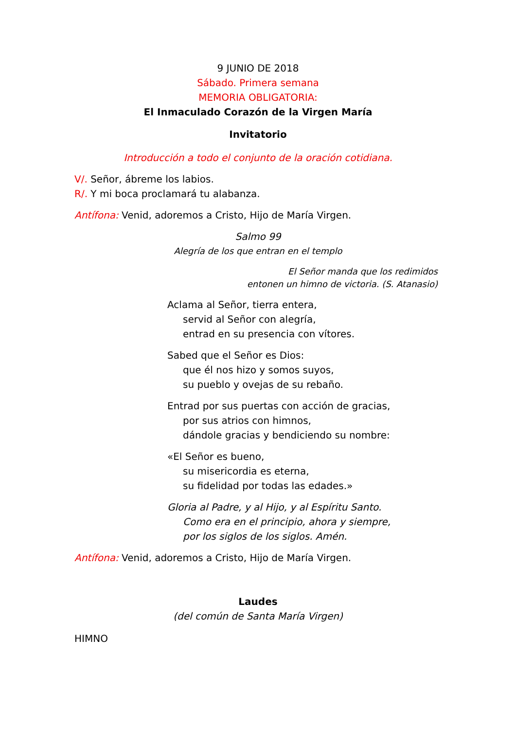9 JUNIO DE 2018
Sábado. Primera semana
MEMORIA OBLIGATORIA:
El Inmaculado Corazón de la Virgen María
Invitatorio
Introducción a todo el conjunto de la oración cotidiana.
V/. Señor, ábreme los labios.
R/. Y mi boca proclamará tu alabanza.
Antífona: Venid, adoremos a Cristo, Hijo de María Virgen.
Salmo 99
Alegría de los que entran en el templo
El Señor manda que los redimidos
entonen un himno de victoria. (S. Atanasio)
Aclama al Señor, tierra entera,
servid al Señor con alegría,
entrad en su presencia con vítores.
Sabed que el Señor es Dios:
que él nos hizo y somos suyos,
su pueblo y ovejas de su rebaño.
Entrad por sus puertas con acción de gracias,
por sus atrios con himnos,
dándole gracias y bendiciendo su nombre:
«El Señor es bueno,
su misericordia es eterna,
su fidelidad por todas las edades.»
Gloria al Padre, y al Hijo, y al Espíritu Santo.
Como era en el principio, ahora y siempre,
por los siglos de los siglos. Amén.
Antífona: Venid, adoremos a Cristo, Hijo de María Virgen.
Laudes
(del común de Santa María Virgen)
HIMNO